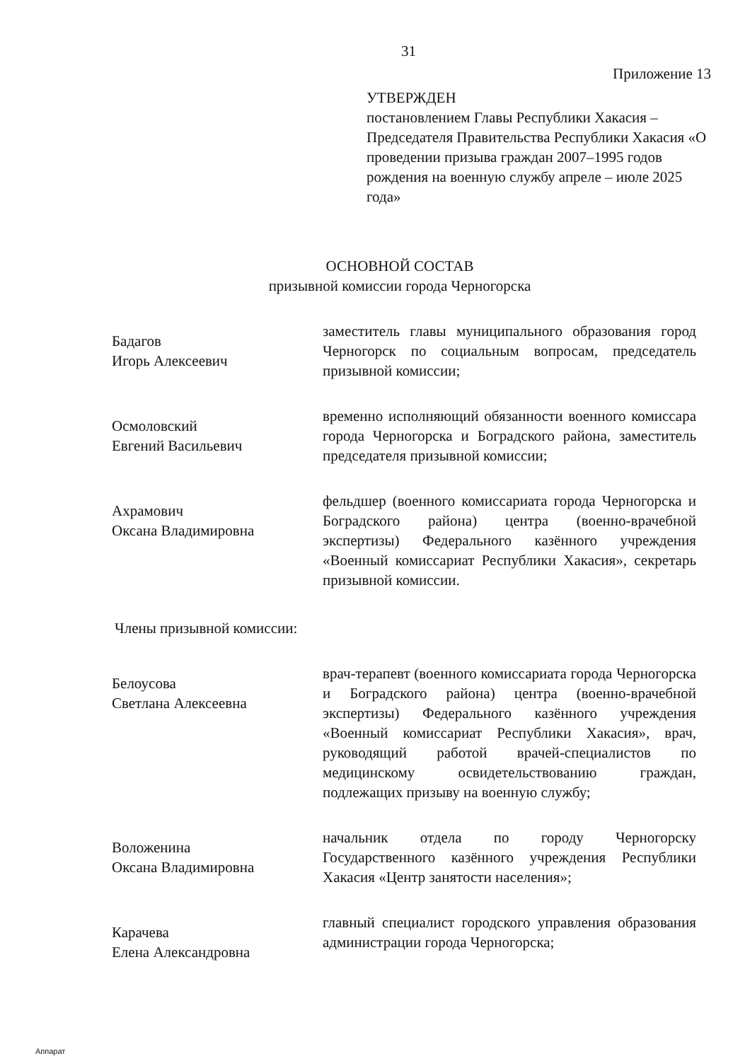31
Приложение 13
УТВЕРЖДЕН
постановлением Главы Республики Хакасия – Председателя Правительства Республики Хакасия «О проведении призыва граждан 2007–1995 годов рождения на военную службу апреле – июле 2025 года»
ОСНОВНОЙ СОСТАВ
призывной комиссии города Черногорска
Бадагов
Игорь Алексеевич
заместитель главы муниципального образования город Черногорск по социальным вопросам, председатель призывной комиссии;
Осмоловский
Евгений Васильевич
временно исполняющий обязанности военного комиссара города Черногорска и Боградского района, заместитель председателя призывной комиссии;
Ахрамович
Оксана Владимировна
фельдшер (военного комиссариата города Черногорска и Боградского района) центра (военно-врачебной экспертизы) Федерального казённого учреждения «Военный комиссариат Республики Хакасия», секретарь призывной комиссии.
Члены призывной комиссии:
Белоусова
Светлана Алексеевна
врач-терапевт (военного комиссариата города Черногорска и Боградского района) центра (военно-врачебной экспертизы) Федерального казённого учреждения «Военный комиссариат Республики Хакасия», врач, руководящий работой врачей-специалистов по медицинскому освидетельствованию граждан, подлежащих призыву на военную службу;
Воложенина
Оксана Владимировна
начальник отдела по городу Черногорску Государственного казённого учреждения Республики Хакасия «Центр занятости населения»;
Карачева
Елена Александровна
главный специалист городского управления образования администрации города Черногорска;
Аппарат